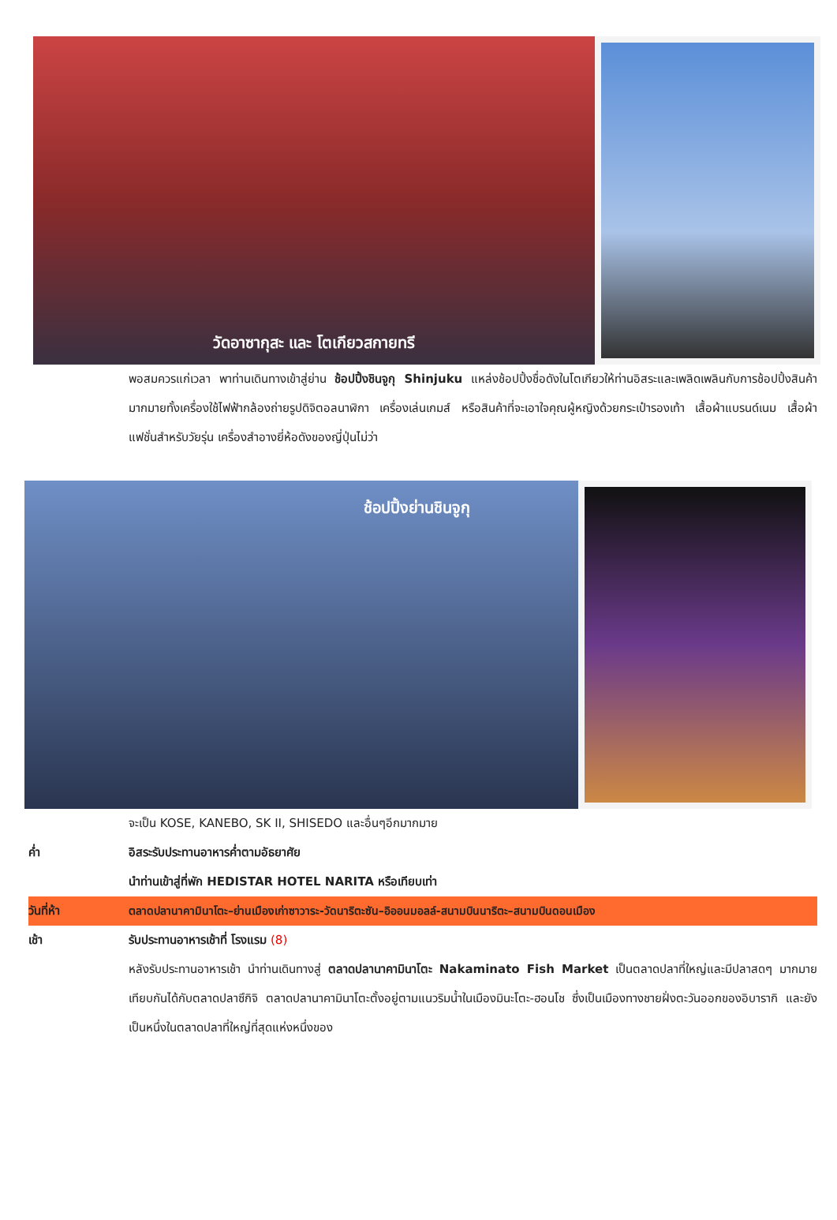วัดอาซากุสะ และ โตเกียวสกายทรี
พอสมควรแก่เวลา พาท่านเดินทางเข้าสู่ย่าน ช้อปปิ้งชินจูกุ Shinjuku แหล่งช้อปปิ้งชื่อดังในโตเกียวให้ท่านอิสระและเพลิดเพลินกับการช้อปปิ้งสินค้ามากมายทั้งเครื่องใช้ไฟฟ้ากล้องถ่ายรูปดิจิตอลนาฬิกา เครื่องเล่นเกมส์ หรือสินค้าที่จะเอาใจคุณผู้หญิงด้วยกระเป๋ารองเท้า เสื้อผ้าแบรนด์เนม เสื้อผ้าแฟชั่นสำหรับวัยรุ่น เครื่องสำอางยี่ห้อดังของญี่ปุ่นไม่ว่า
ช้อปปิ้งย่านชินจูกุ
จะเป็น KOSE, KANEBO, SK II, SHISEDO และอื่นๆอีกมากมาย
ค่ำ อิสระรับประทานอาหารค่ำตามอัธยาศัย
นำท่านเข้าสู่ที่พัก HEDISTAR HOTEL NARITA หรือเทียบเท่า
วันที่ห้า ตลาดปลานาคามินาโตะ–ย่านเมืองเก่าซาวาระ-วัดนาริตะซัน–อิออนมอลล์-สนามบินนาริตะ–สนามบินดอนเมือง
เช้า รับประทานอาหารเช้าที่ โรงแรม (8)
หลังรับประทานอาหารเช้า นำท่านเดินทางสู่ ตลาดปลานาคามินาโตะ Nakaminato Fish Market เป็นตลาดปลาที่ใหญ่และมีปลาสดๆ มากมายเทียบกันได้กับตลาดปลาซึกิจิ ตลาดปลานาคามินาโตะตั้งอยู่ตามแนวริมน้ำในเมืองมินะโตะ-ฮอนโช ซึ่งเป็นเมืองทางชายฝั่งตะวันออกของอิบารากิ และยังเป็นหนึ่งในตลาดปลาที่ใหญ่ที่สุดแห่งหนึ่งของ